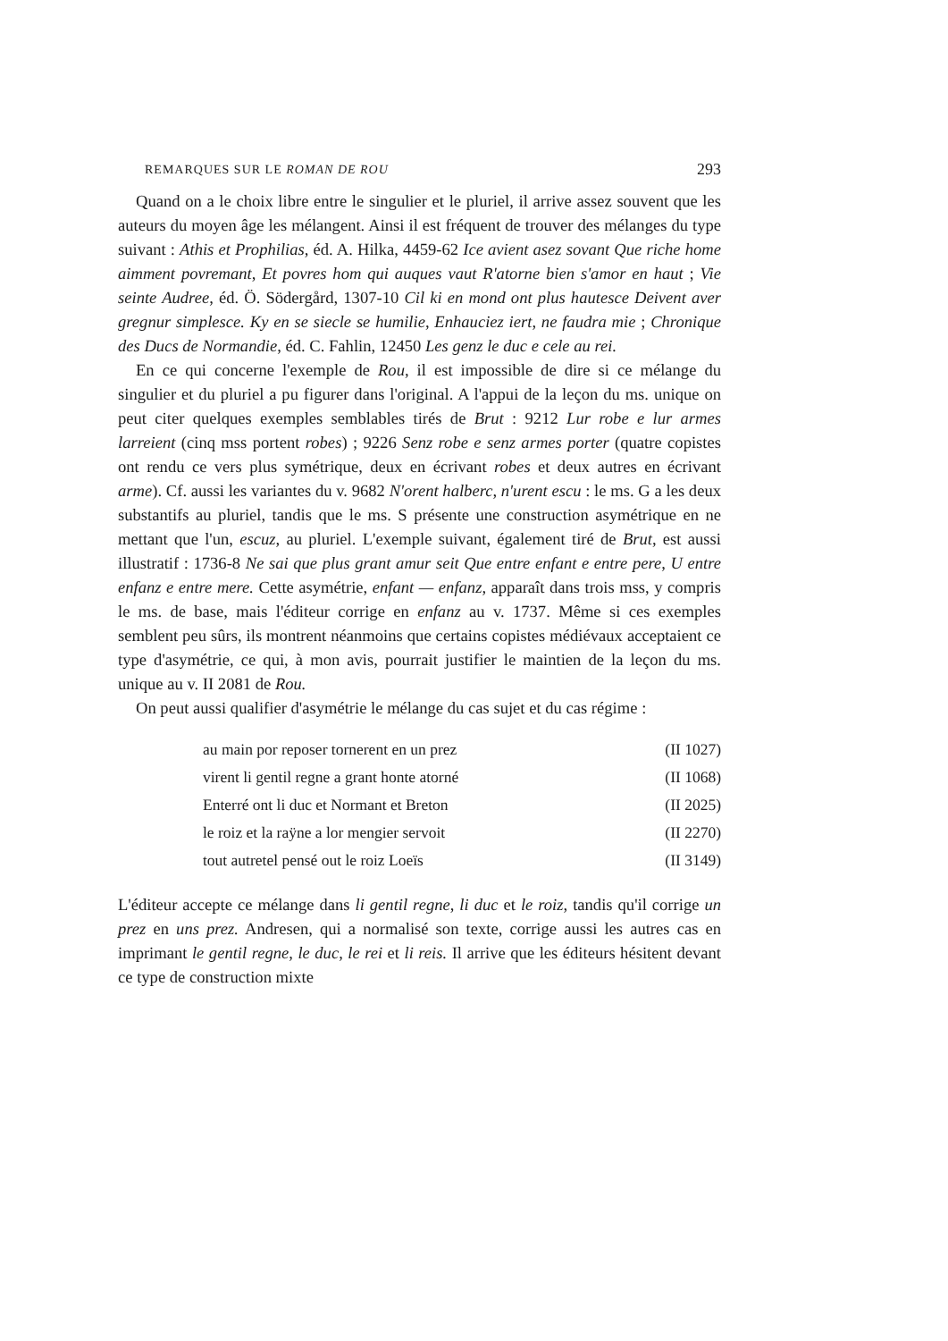REMARQUES SUR LE ROMAN DE ROU 293
Quand on a le choix libre entre le singulier et le pluriel, il arrive assez souvent que les auteurs du moyen âge les mélangent. Ainsi il est fréquent de trouver des mélanges du type suivant : Athis et Prophilias, éd. A. Hilka, 4459-62 Ice avient asez sovant Que riche home aimment povremant, Et povres hom qui auques vaut R'atorne bien s'amor en haut ; Vie seinte Audree, éd. Ö. Södergård, 1307-10 Cil ki en mond ont plus hautesce Deivent aver gregnur simplesce. Ky en se siecle se humilie, Enhauciez iert, ne faudra mie ; Chronique des Ducs de Normandie, éd. C. Fahlin, 12450 Les genz le duc e cele au rei.
En ce qui concerne l'exemple de Rou, il est impossible de dire si ce mélange du singulier et du pluriel a pu figurer dans l'original. A l'appui de la leçon du ms. unique on peut citer quelques exemples semblables tirés de Brut : 9212 Lur robe e lur armes larreient (cinq mss portent robes) ; 9226 Senz robe e senz armes porter (quatre copistes ont rendu ce vers plus symétrique, deux en écrivant robes et deux autres en écrivant arme). Cf. aussi les variantes du v. 9682 N'orent halberc, n'urent escu : le ms. G a les deux substantifs au pluriel, tandis que le ms. S présente une construction asymétrique en ne mettant que l'un, escuz, au pluriel. L'exemple suivant, également tiré de Brut, est aussi illustratif : 1736-8 Ne sai que plus grant amur seit Que entre enfant e entre pere, U entre enfanz e entre mere. Cette asymétrie, enfant — enfanz, apparaît dans trois mss, y compris le ms. de base, mais l'éditeur corrige en enfanz au v. 1737. Même si ces exemples semblent peu sûrs, ils montrent néanmoins que certains copistes médiévaux acceptaient ce type d'asymétrie, ce qui, à mon avis, pourrait justifier le maintien de la leçon du ms. unique au v. II 2081 de Rou.
On peut aussi qualifier d'asymétrie le mélange du cas sujet et du cas régime :
au main por reposer tornerent en un prez (II 1027)
virent li gentil regne a grant honte atorné (II 1068)
Enterré ont li duc et Normant et Breton (II 2025)
le roiz et la raÿne a lor mengier servoit (II 2270)
tout autretel pensé out le roiz Loeïs (II 3149)
L'éditeur accepte ce mélange dans li gentil regne, li duc et le roiz, tandis qu'il corrige un prez en uns prez. Andresen, qui a normalisé son texte, corrige aussi les autres cas en imprimant le gentil regne, le duc, le rei et li reis. Il arrive que les éditeurs hésitent devant ce type de construction mixte